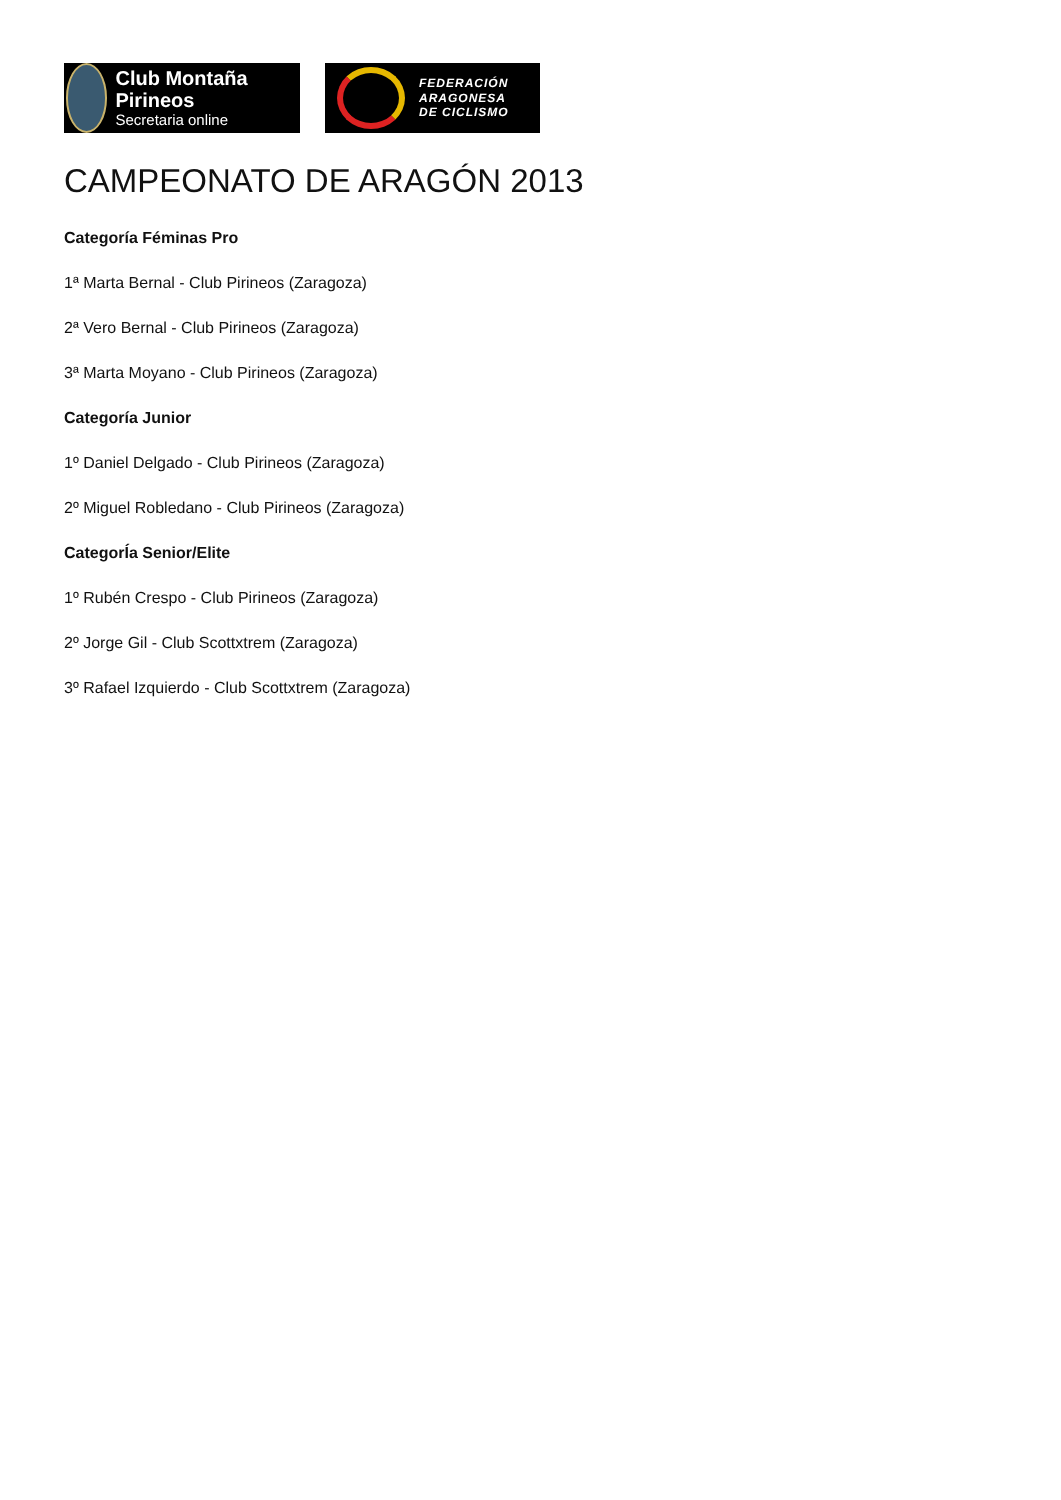Club Montaña Pirineos
Secretaria online
FEDERACIÓN
ARAGONESA
DE CICLISMO
CAMPEONATO DE ARAGÓN 2013
Categoría Féminas Pro
1ª Marta Bernal - Club Pirineos (Zaragoza)
2ª Vero Bernal - Club Pirineos (Zaragoza)
3ª Marta Moyano - Club Pirineos (Zaragoza)
Categoría Junior
1º Daniel Delgado - Club Pirineos (Zaragoza)
2º Miguel Robledano - Club Pirineos (Zaragoza)
CategorÍa Senior/Elite
1º Rubén Crespo - Club Pirineos (Zaragoza)
2º Jorge Gil - Club Scottxtrem (Zaragoza)
3º Rafael Izquierdo - Club Scottxtrem (Zaragoza)